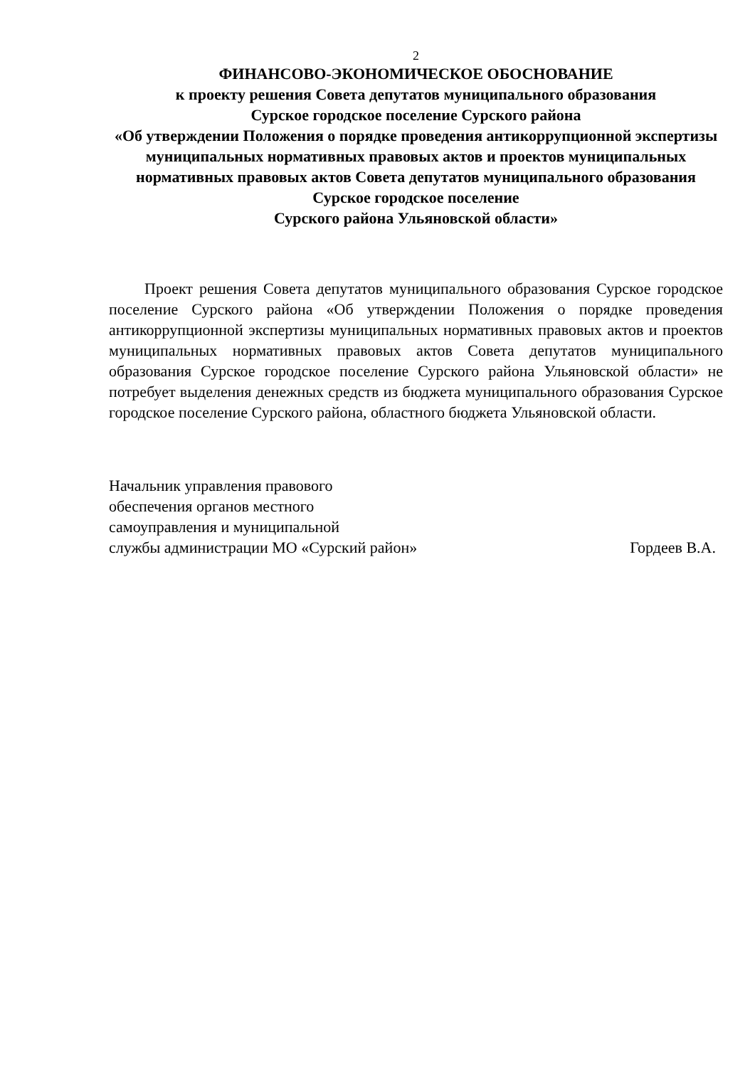2
ФИНАНСОВО-ЭКОНОМИЧЕСКОЕ ОБОСНОВАНИЕ
к проекту решения Совета депутатов муниципального образования
Сурское городское поселение Сурского района
«Об утверждении Положения о порядке проведения антикоррупционной экспертизы муниципальных нормативных правовых актов и проектов муниципальных нормативных правовых актов Совета депутатов муниципального образования Сурское городское поселение
Сурского района Ульяновской области»
Проект решения Совета депутатов муниципального образования Сурское городское поселение Сурского района «Об утверждении Положения о порядке проведения антикоррупционной экспертизы муниципальных нормативных правовых актов и проектов муниципальных нормативных правовых актов Совета депутатов муниципального образования Сурское городское поселение Сурского района Ульяновской области» не потребует выделения денежных средств из бюджета муниципального образования Сурское городское поселение Сурского района, областного бюджета Ульяновской области.
Начальник управления правового
обеспечения органов местного
самоуправления и муниципальной
службы администрации МО «Сурский район»
Гордеев В.А.